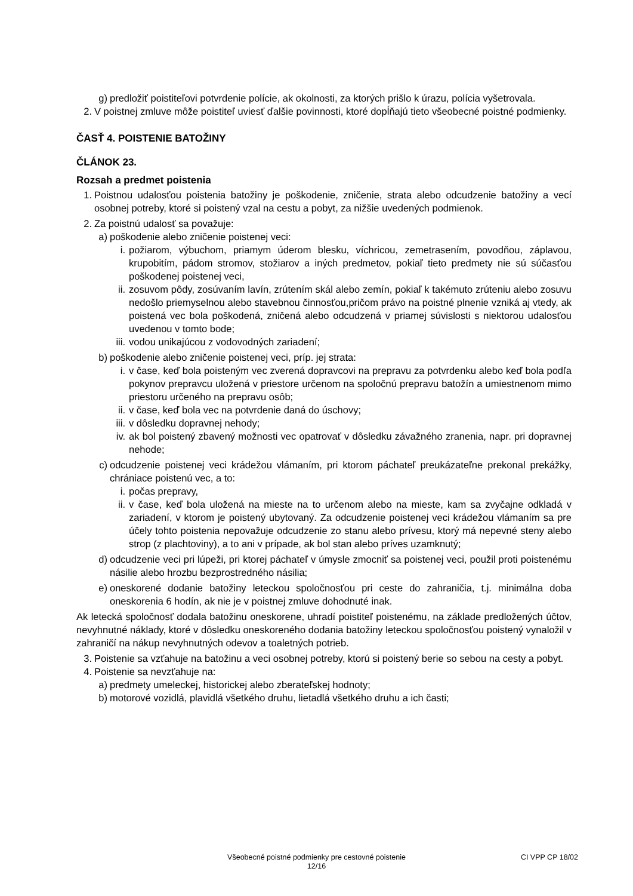g) predložiť poistiteľovi potvrdenie polície, ak okolnosti, za ktorých prišlo k úrazu, polícia vyšetrovala.
2. V poistnej zmluve môže poistiteľ uviesť ďalšie povinnosti, ktoré dopĺňajú tieto všeobecné poistné podmienky.
ČASŤ 4. POISTENIE BATOŽINY
ČLÁNOK 23.
Rozsah a predmet poistenia
1. Poistnou udalosťou poistenia batožiny je poškodenie, zničenie, strata alebo odcudzenie batožiny a vecí osobnej potreby, ktoré si poistený vzal na cestu a pobyt, za nižšie uvedených podmienok.
2. Za poistnú udalosť sa považuje:
a) poškodenie alebo zničenie poistenej veci:
i. požiarom, výbuchom, priamym úderom blesku, víchricou, zemetrasením, povodňou, záplavou, krupobitím, pádom stromov, stožiarov a iných predmetov, pokiaľ tieto predmety nie sú súčasťou poškodenej poistenej veci,
ii. zosuvom pôdy, zosúvaním lavín, zrútením skál alebo zemín, pokiaľ k takémuto zrúteniu alebo zosuvu nedošlo priemyselnou alebo stavebnou činnosťou,pričom právo na poistné plnenie vzniká aj vtedy, ak poistená vec bola poškodená, zničená alebo odcudzená v priamej súvislosti s niektorou udalosťou uvedenou v tomto bode;
iii. vodou unikajúcou z vodovodných zariadení;
b) poškodenie alebo zničenie poistenej veci, príp. jej strata:
i. v čase, keď bola poisteným vec zverená dopravcovi na prepravu za potvrdenku alebo keď bola podľa pokynov prepravcu uložená v priestore určenom na spoločnú prepravu batožín a umiestnenom mimo priestoru určeného na prepravu osôb;
ii. v čase, keď bola vec na potvrdenie daná do úschovy;
iii. v dôsledku dopravnej nehody;
iv. ak bol poistený zbavený možnosti vec opatrovať v dôsledku závažného zranenia, napr. pri dopravnej nehode;
c) odcudzenie poistenej veci krádežou vlámaním, pri ktorom páchateľ preukázateľne prekonal prekážky, chrániace poistenú vec, a to:
i. počas prepravy,
ii. v čase, keď bola uložená na mieste na to určenom alebo na mieste, kam sa zvyčajne odkladá v zariadení, v ktorom je poistený ubytovaný. Za odcudzenie poistenej veci krádežou vlámaním sa pre účely tohto poistenia nepovažuje odcudzenie zo stanu alebo prívesu, ktorý má nepevné steny alebo strop (z plachtoviny), a to ani v prípade, ak bol stan alebo príves uzamknutý;
d) odcudzenie veci pri lúpeži, pri ktorej páchateľ v úmysle zmocniť sa poistenej veci, použil proti poistenému násilie alebo hrozbu bezprostredného násilia;
e) oneskorené dodanie batožiny leteckou spoločnosťou pri ceste do zahraničia, t.j. minimálna doba oneskorenia 6 hodín, ak nie je v poistnej zmluve dohodnuté inak.
Ak letecká spoločnosť dodala batožinu oneskorene, uhradí poistiteľ poistenému, na základe predložených účtov, nevyhnutné náklady, ktoré v dôsledku oneskoreného dodania batožiny leteckou spoločnosťou poistený vynaložil v zahraničí na nákup nevyhnutných odevov a toaletných potrieb.
3. Poistenie sa vzťahuje na batožinu a veci osobnej potreby, ktorú si poistený berie so sebou na cesty a pobyt.
4. Poistenie sa nevzťahuje na:
a) predmety umeleckej, historickej alebo zberateľskej hodnoty;
b) motorové vozidlá, plavidlá všetkého druhu, lietadlá všetkého druhu a ich časti;
Všeobecné poistné podmienky pre cestovné poistenie
12/16
CI VPP CP 18/02